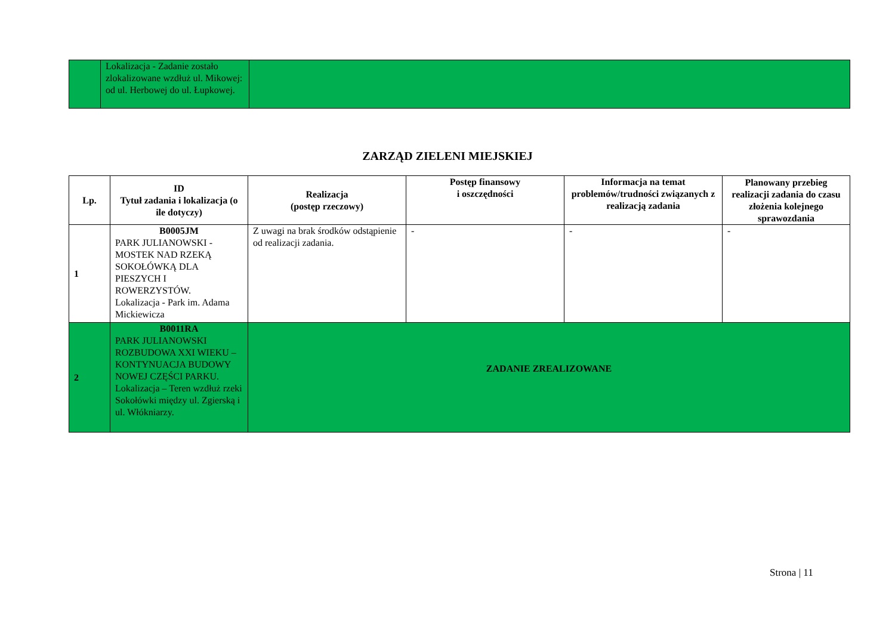| | Lokalizacja - Zadanie zostało zlokalizowane wzdłuż ul. Mikowej: od ul. Herbowej do ul. Łupkowej. | |
ZARZĄD ZIELENI MIEJSKIEJ
| Lp. | ID Tytuł zadania i lokalizacja (o ile dotyczy) | Realizacja (postęp rzeczowy) | Postęp finansowy i oszczędności | Informacja na temat problemów/trudności związanych z realizacją zadania | Planowany przebieg realizacji zadania do czasu złożenia kolejnego sprawozdania |
| --- | --- | --- | --- | --- | --- |
| 1 | B0005JM PARK JULIANOWSKI - MOSTEK NAD RZEKĄ SOKOŁÓWKĄ DLA PIESZYCH I ROWERZYSTÓW. Lokalizacja - Park im. Adama Mickiewicza | Z uwagi na brak środków odstąpienie od realizacji zadania. | - | - | - |
| 2 | B0011RA PARK JULIANOWSKI ROZBUDOWA XXI WIEKU – KONTYNUACJA BUDOWY NOWEJ CZĘŚCI PARKU. Lokalizacja – Teren wzdłuż rzeki Sokołówki między ul. Zgierską i ul. Włókniarzy. | ZADANIE ZREALIZOWANE | | | |
Strona | 11